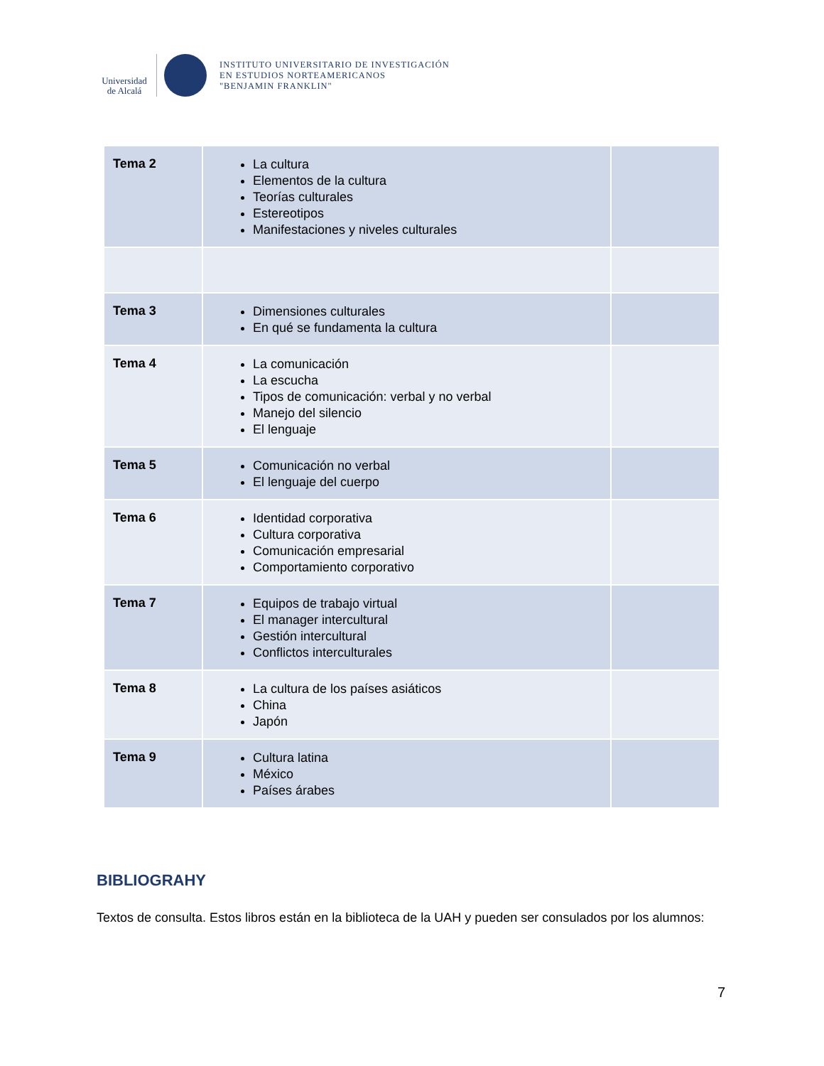Universidad
de Alcalá
INSTITUTO UNIVERSITARIO DE INVESTIGACIÓN
EN ESTUDIOS NORTEAMERICANOS
"BENJAMIN FRANKLIN"
| Tema 2 | La cultura Elementos de la cultura Teorías culturales Estereotipos Manifestaciones y niveles culturales | |
| Tema 3 | Dimensiones culturales En qué se fundamenta la cultura | |
| Tema 4 | La comunicación La escucha Tipos de comunicación: verbal y no verbal Manejo del silencio El lenguaje | |
| Tema 5 | Comunicación no verbal El lenguaje del cuerpo | |
| Tema 6 | Identidad corporativa Cultura corporativa Comunicación empresarial Comportamiento corporativo | |
| Tema 7 | Equipos de trabajo virtual El manager intercultural Gestión intercultural Conflictos interculturales | |
| Tema 8 | La cultura de los países asiáticos China Japón | |
| Tema 9 | Cultura latina México Países árabes | |
BIBLIOGRAHY
Textos de consulta. Estos libros están en la biblioteca de la UAH y pueden ser consulados por los alumnos:
7